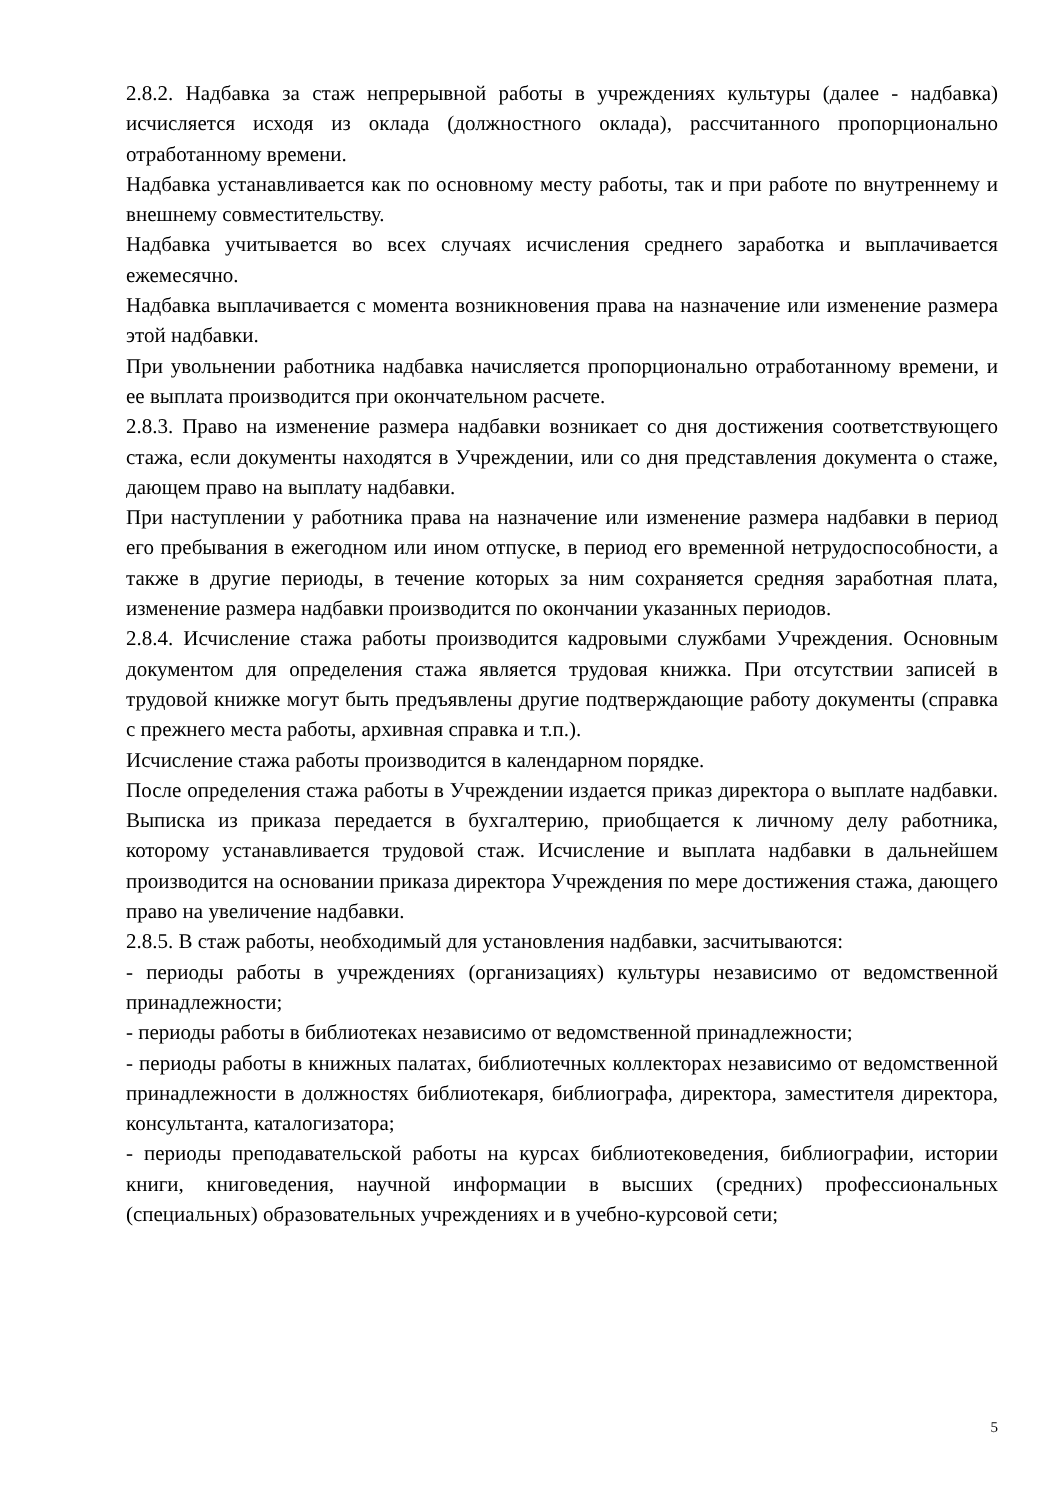2.8.2. Надбавка за стаж непрерывной работы в учреждениях культуры (далее - надбавка) исчисляется исходя из оклада (должностного оклада), рассчитанного пропорционально отработанному времени.
Надбавка устанавливается как по основному месту работы, так и при работе по внутреннему и внешнему совместительству.
Надбавка учитывается во всех случаях исчисления среднего заработка и выплачивается ежемесячно.
Надбавка выплачивается с момента возникновения права на назначение или изменение размера этой надбавки.
При увольнении работника надбавка начисляется пропорционально отработанному времени, и ее выплата производится при окончательном расчете.
2.8.3. Право на изменение размера надбавки возникает со дня достижения соответствующего стажа, если документы находятся в Учреждении, или со дня представления документа о стаже, дающем право на выплату надбавки.
При наступлении у работника права на назначение или изменение размера надбавки в период его пребывания в ежегодном или ином отпуске, в период его временной нетрудоспособности, а также в другие периоды, в течение которых за ним сохраняется средняя заработная плата, изменение размера надбавки производится по окончании указанных периодов.
2.8.4. Исчисление стажа работы производится кадровыми службами Учреждения. Основным документом для определения стажа является трудовая книжка. При отсутствии записей в трудовой книжке могут быть предъявлены другие подтверждающие работу документы (справка с прежнего места работы, архивная справка и т.п.).
Исчисление стажа работы производится в календарном порядке.
После определения стажа работы в Учреждении издается приказ директора о выплате надбавки. Выписка из приказа передается в бухгалтерию, приобщается к личному делу работника, которому устанавливается трудовой стаж. Исчисление и выплата надбавки в дальнейшем производится на основании приказа директора Учреждения по мере достижения стажа, дающего право на увеличение надбавки.
2.8.5. В стаж работы, необходимый для установления надбавки, засчитываются:
- периоды работы в учреждениях (организациях) культуры независимо от ведомственной принадлежности;
- периоды работы в библиотеках независимо от ведомственной принадлежности;
- периоды работы в книжных палатах, библиотечных коллекторах независимо от ведомственной принадлежности в должностях библиотекаря, библиографа, директора, заместителя директора, консультанта, каталогизатора;
- периоды преподавательской работы на курсах библиотековедения, библиографии, истории книги, книговедения, научной информации в высших (средних) профессиональных (специальных) образовательных учреждениях и в учебно-курсовой сети;
5